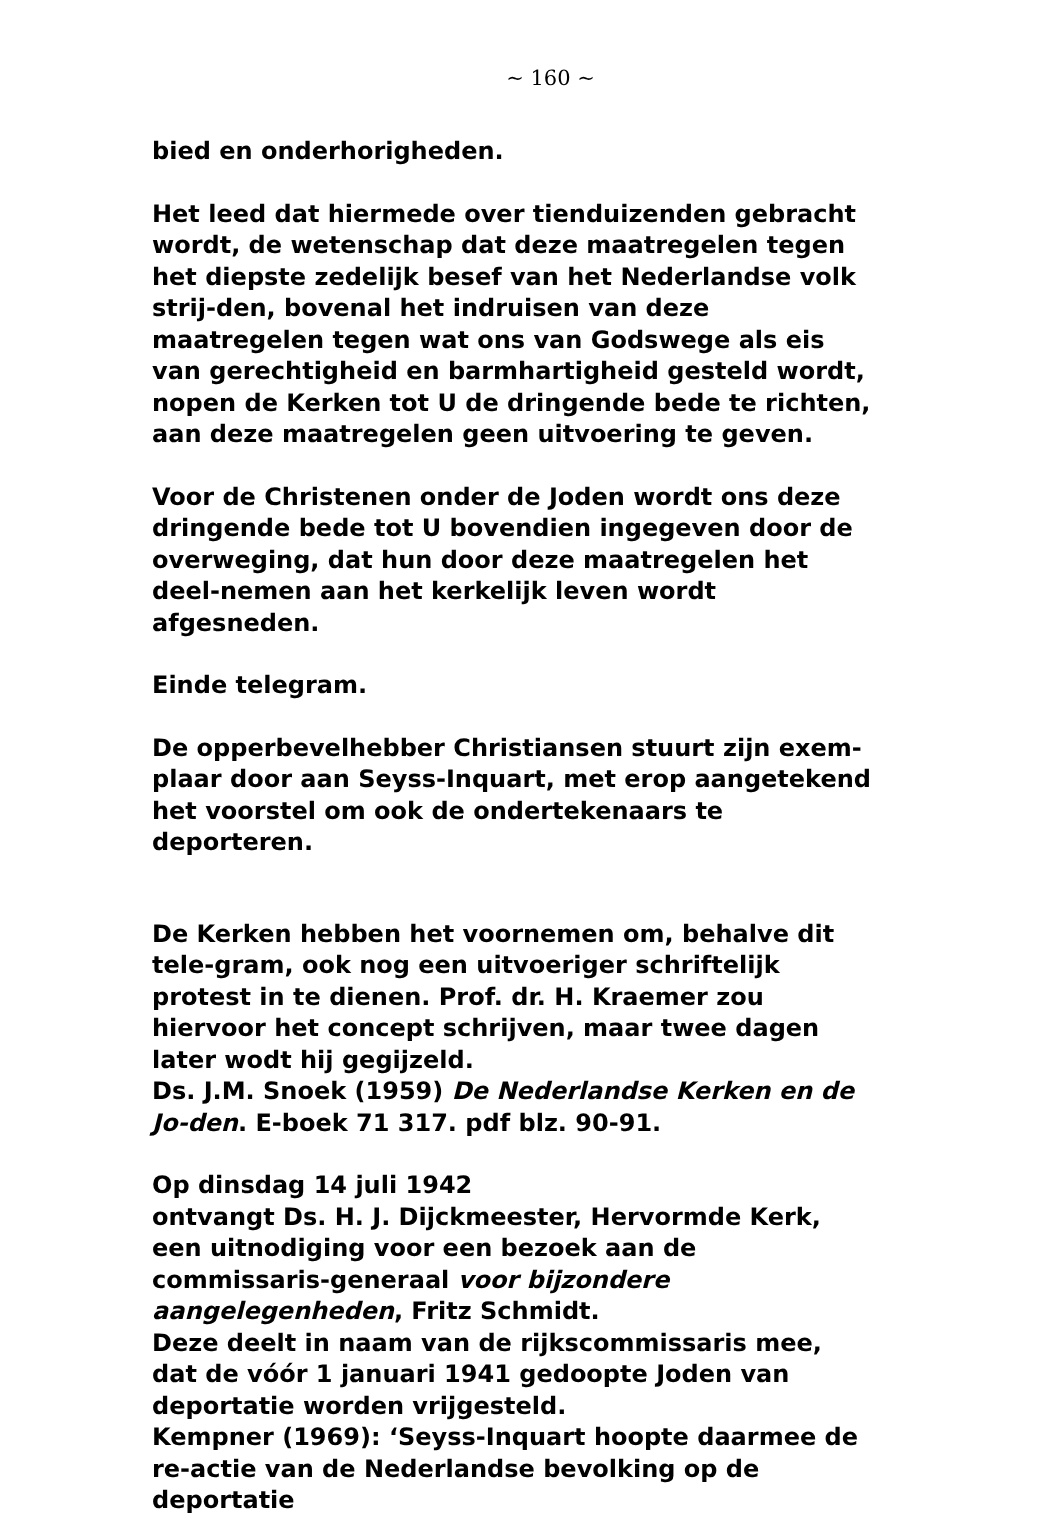~ 160 ~
bied en onderhorigheden.
Het leed dat hiermede over tienduizenden gebracht wordt, de wetenschap dat deze maatregelen tegen het diepste zedelijk besef van het Nederlandse volk strij-den, bovenal het indruisen van deze maatregelen tegen wat ons van Godswege als eis van gerechtigheid en barmhartigheid gesteld wordt, nopen de Kerken tot U de dringende bede te richten, aan deze maatregelen geen uitvoering te geven.
Voor de Christenen onder de Joden wordt ons deze dringende bede tot U bovendien ingegeven door de overweging, dat hun door deze maatregelen het deel-nemen aan het kerkelijk leven wordt afgesneden.
Einde telegram.
De opperbevelhebber Christiansen stuurt zijn exem-plaar door aan Seyss-Inquart, met erop aangetekend het voorstel om ook de ondertekenaars te deporteren.
De Kerken hebben het voornemen om, behalve dit tele-gram, ook nog een uitvoeriger schriftelijk protest in te dienen. Prof. dr. H. Kraemer zou hiervoor het concept schrijven, maar twee dagen later wodt hij gegijzeld.
Ds. J.M. Snoek (1959) De Nederlandse Kerken en de Jo-den. E-boek 71 317. pdf blz. 90-91.
Op dinsdag 14 juli 1942
ontvangt Ds. H. J. Dijckmeester, Hervormde Kerk, een uitnodiging voor een bezoek aan de commissaris-generaal voor bijzondere aangelegenheden, Fritz Schmidt.
Deze deelt in naam van de rijkscommissaris mee, dat de vóór 1 januari 1941 gedoopte Joden van deportatie worden vrijgesteld.
Kempner (1969): ‘Seyss-Inquart hoopte daarmee de re-actie van de Nederlandse bevolking op de deportatie